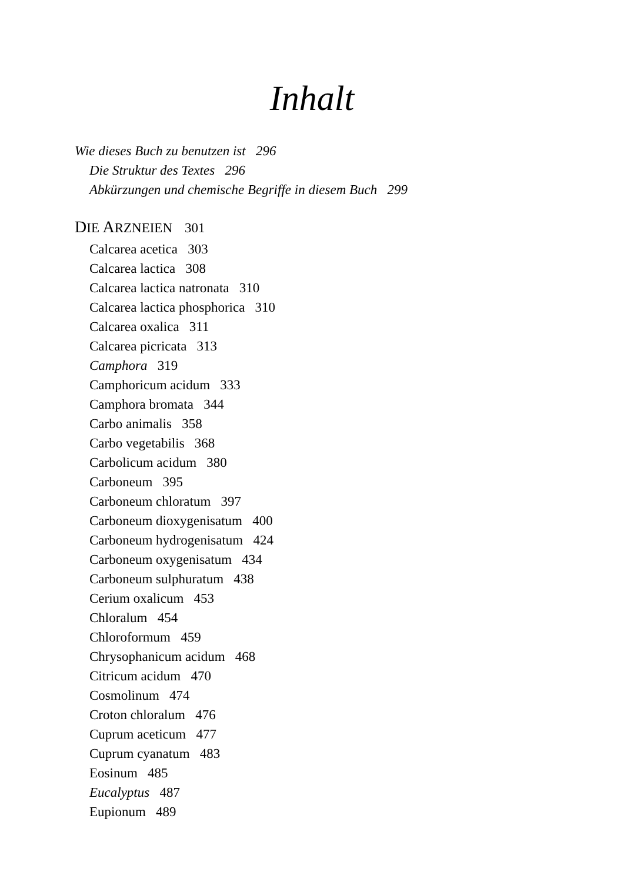Inhalt
Wie dieses Buch zu benutzen ist 296
Die Struktur des Textes 296
Abkürzungen und chemische Begriffe in diesem Buch 299
DIE ARZNEIEN 301
Calcarea acetica 303
Calcarea lactica 308
Calcarea lactica natronata 310
Calcarea lactica phosphorica 310
Calcarea oxalica 311
Calcarea picricata 313
Camphora 319
Camphoricum acidum 333
Camphora bromata 344
Carbo animalis 358
Carbo vegetabilis 368
Carbolicum acidum 380
Carboneum 395
Carboneum chloratum 397
Carboneum dioxygenisatum 400
Carboneum hydrogenisatum 424
Carboneum oxygenisatum 434
Carboneum sulphuratum 438
Cerium oxalicum 453
Chloralum 454
Chloroformum 459
Chrysophanicum acidum 468
Citricum acidum 470
Cosmolinum 474
Croton chloralum 476
Cuprum aceticum 477
Cuprum cyanatum 483
Eosinum 485
Eucalyptus 487
Eupionum 489